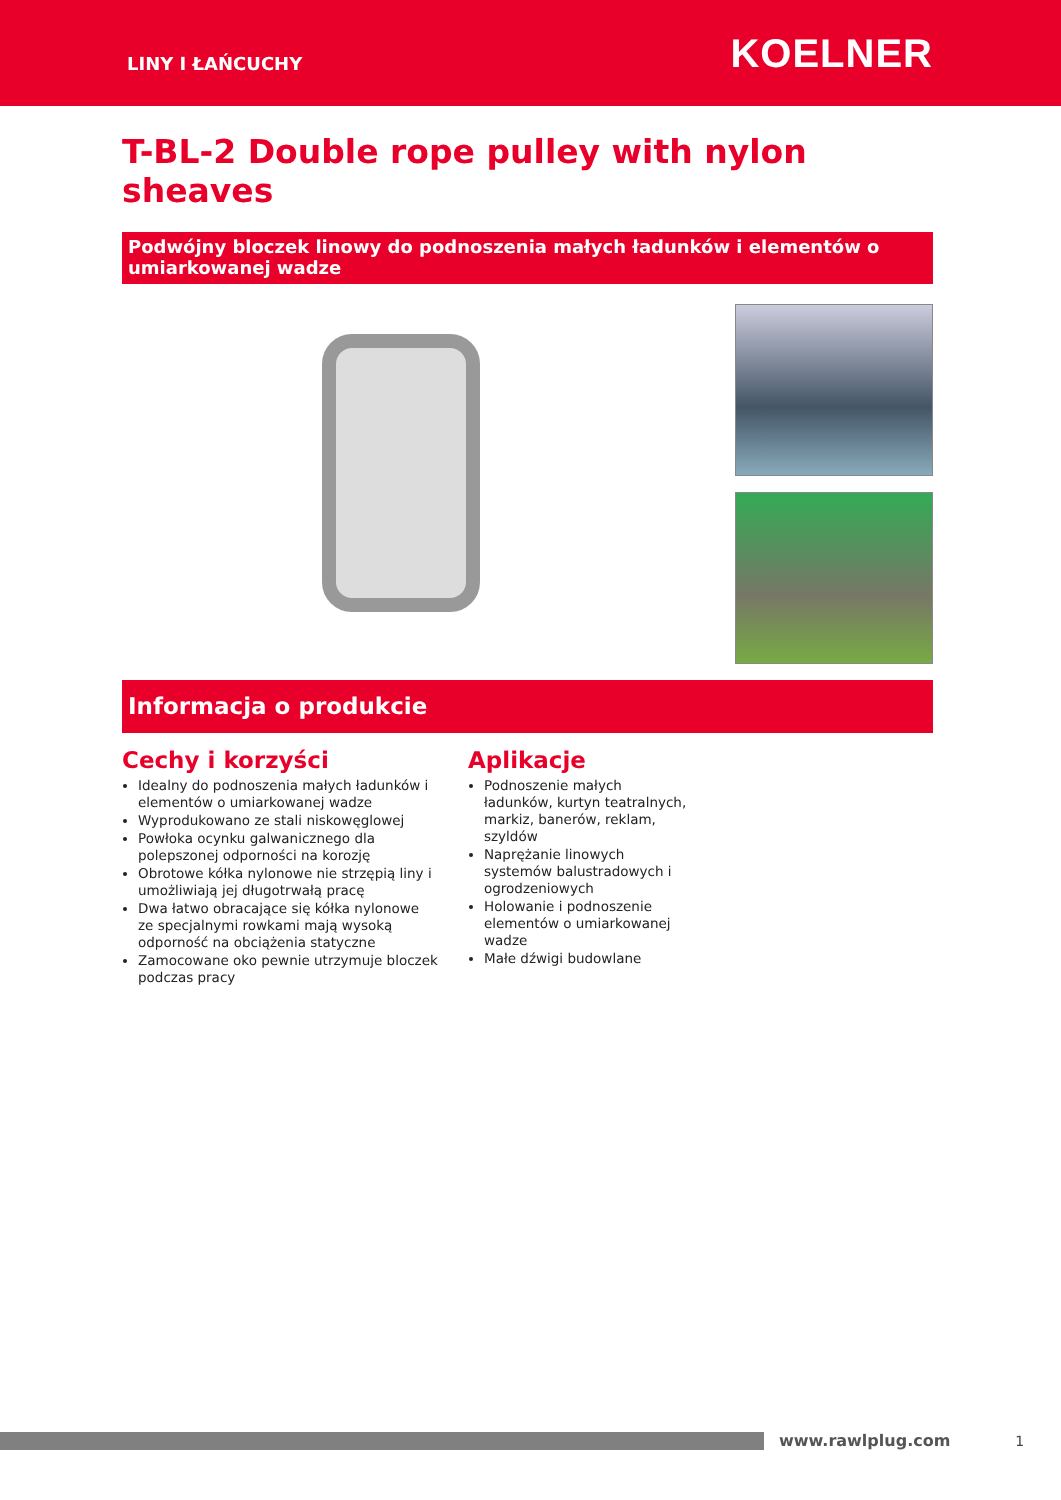LINY I ŁAŃCUCHY KOELNER
T-BL-2 Double rope pulley with nylon sheaves
Podwójny bloczek linowy do podnoszenia małych ładunków i elementów o umiarkowanej wadze
Informacja o produkcie
Cechy i korzyści
Idealny do podnoszenia małych ładunków i elementów o umiarkowanej wadze
Wyprodukowano ze stali niskowęglowej
Powłoka ocynku galwanicznego dla polepszonej odporności na korozję
Obrotowe kółka nylonowe nie strzępią liny i umożliwiają jej długotrwałą pracę
Dwa łatwo obracające się kółka nylonowe ze specjalnymi rowkami mają wysoką odporność na obciążenia statyczne
Zamocowane oko pewnie utrzymuje bloczek podczas pracy
Aplikacje
Podnoszenie małych ładunków, kurtyn teatralnych, markiz, banerów, reklam, szyldów
Naprężanie linowych systemów balustradowych i ogrodzeniowych
Holowanie i podnoszenie elementów o umiarkowanej wadze
Małe dźwigi budowlane
www.rawlplug.com 1